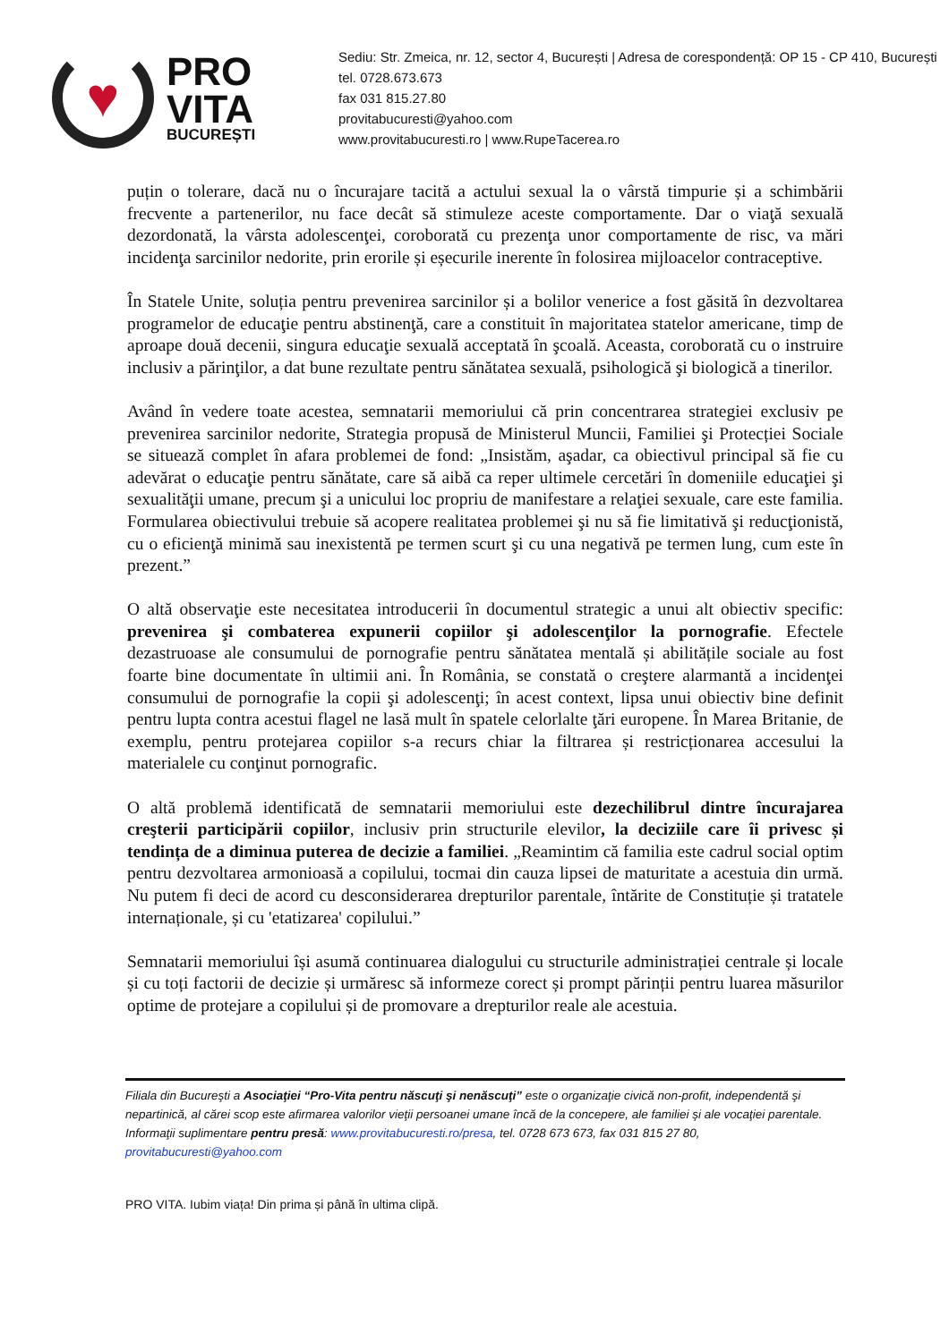♥
PRO
VITA
BUCUREȘTI
Sediu: Str. Zmeica, nr. 12, sector 4, București | Adresa de corespondență: OP 15 - CP 410, București
tel. 0728.673.673
fax 031 815.27.80
provitabucuresti@yahoo.com
www.provitabucuresti.ro | www.RupeTacerea.ro
puțin o tolerare, dacă nu o încurajare tacită a actului sexual la o vârstă timpurie și a schimbării frecvente a partenerilor, nu face decât să stimuleze aceste comportamente. Dar o viaţă sexuală dezordonată, la vârsta adolescenţei, coroborată cu prezenţa unor comportamente de risc, va mări incidenţa sarcinilor nedorite, prin erorile și eșecurile inerente în folosirea mijloacelor contraceptive.
În Statele Unite, soluția pentru prevenirea sarcinilor și a bolilor venerice a fost găsită în dezvoltarea programelor de educaţie pentru abstinenţă, care a constituit în majoritatea statelor americane, timp de aproape două decenii, singura educaţie sexuală acceptată în şcoală. Aceasta, coroborată cu o instruire inclusiv a părinţilor, a dat bune rezultate pentru sănătatea sexuală, psihologică şi biologică a tinerilor.
Având în vedere toate acestea, semnatarii memoriului că prin concentrarea strategiei exclusiv pe prevenirea sarcinilor nedorite, Strategia propusă de Ministerul Muncii, Familiei şi Protecției Sociale se situează complet în afara problemei de fond: „Insistăm, aşadar, ca obiectivul principal să fie cu adevărat o educaţie pentru sănătate, care să aibă ca reper ultimele cercetări în domeniile educaţiei şi sexualităţii umane, precum şi a unicului loc propriu de manifestare a relaţiei sexuale, care este familia. Formularea obiectivului trebuie să acopere realitatea problemei şi nu să fie limitativă şi reducţionistă, cu o eficienţă minimă sau inexistentă pe termen scurt şi cu una negativă pe termen lung, cum este în prezent.”
O altă observaţie este necesitatea introducerii în documentul strategic a unui alt obiectiv specific: prevenirea şi combaterea expunerii copiilor şi adolescenţilor la pornografie. Efectele dezastruoase ale consumului de pornografie pentru sănătatea mentală și abilitățile sociale au fost foarte bine documentate în ultimii ani. În România, se constată o creştere alarmantă a incidenţei consumului de pornografie la copii şi adolescenţi; în acest context, lipsa unui obiectiv bine definit pentru lupta contra acestui flagel ne lasă mult în spatele celorlalte ţări europene. În Marea Britanie, de exemplu, pentru protejarea copiilor s-a recurs chiar la filtrarea și restricționarea accesului la materialele cu conţinut pornografic.
O altă problemă identificată de semnatarii memoriului este dezechilibrul dintre încurajarea creşterii participării copiilor, inclusiv prin structurile elevilor, la deciziile care îi privesc și tendința de a diminua puterea de decizie a familiei. „Reamintim că familia este cadrul social optim pentru dezvoltarea armonioasă a copilului, tocmai din cauza lipsei de maturitate a acestuia din urmă. Nu putem fi deci de acord cu desconsiderarea drepturilor parentale, întărite de Constituție și tratatele internaționale, și cu 'etatizarea' copilului.”
Semnatarii memoriului își asumă continuarea dialogului cu structurile administrației centrale și locale și cu toți factorii de decizie și urmăresc să informeze corect și prompt părinții pentru luarea măsurilor optime de protejare a copilului și de promovare a drepturilor reale ale acestuia.
Filiala din Bucureşti a Asociaţiei “Pro-Vita pentru născuţi şi nenăscuţi” este o organizaţie civică non-profit, independentă şi nepartinică, al cărei scop este afirmarea valorilor vieţii persoanei umane încă de la concepere, ale familiei şi ale vocaţiei parentale.
Informaţii suplimentare pentru presă: www.provitabucuresti.ro/presa, tel. 0728 673 673, fax 031 815 27 80, provitabucuresti@yahoo.com
PRO VITA. Iubim viața! Din prima și până în ultima clipă.